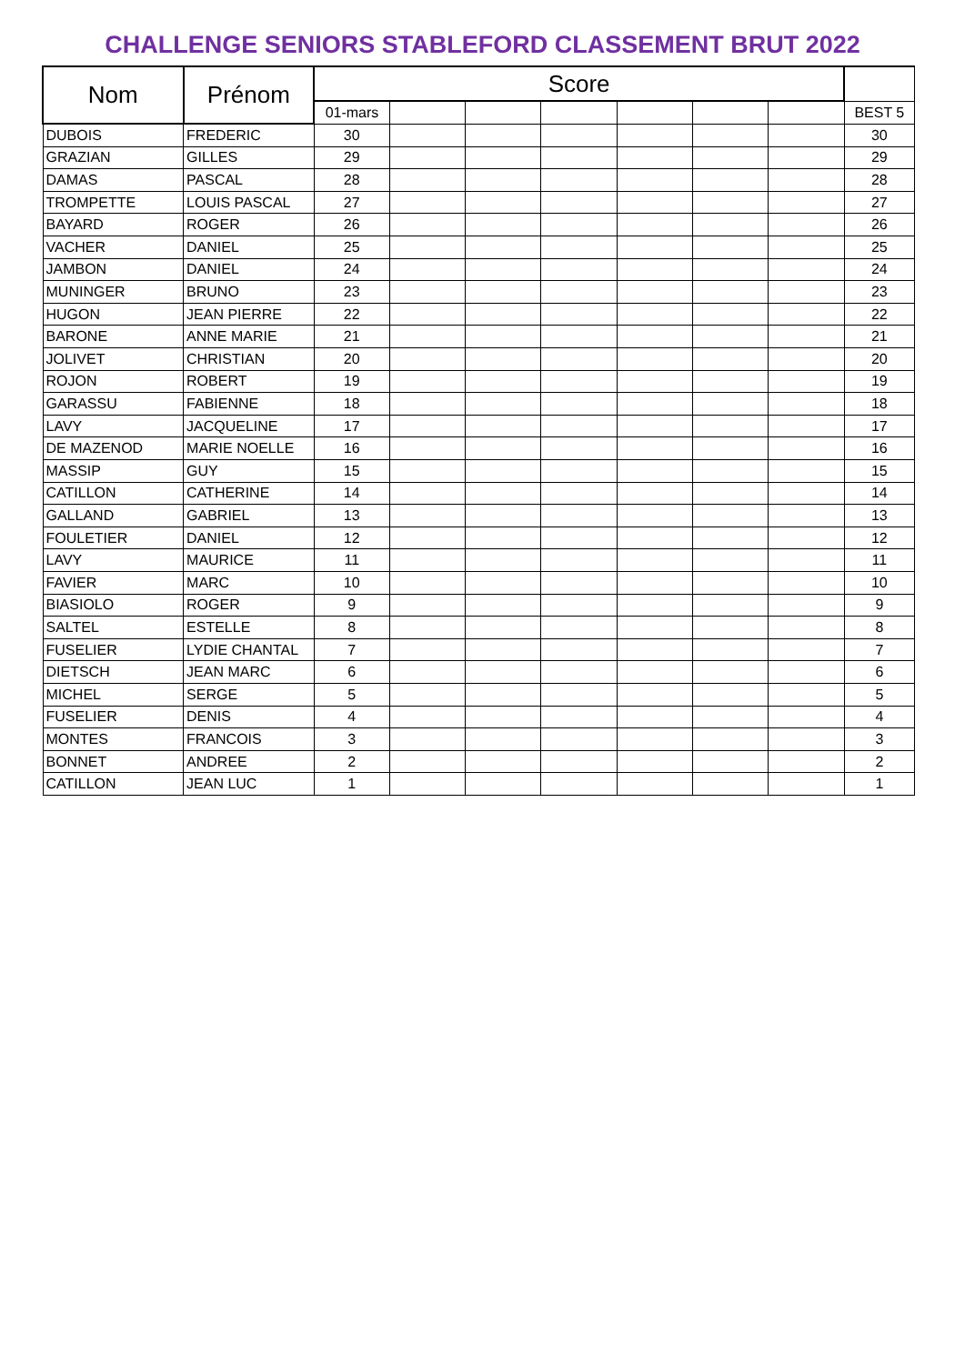CHALLENGE SENIORS STABLEFORD CLASSEMENT BRUT 2022
| Nom | Prénom | Score | | | | | | | |
| | | 01-mars | | | | | | | BEST 5 |
| DUBOIS | FREDERIC | 30 | | | | | | | 30 |
| GRAZIAN | GILLES | 29 | | | | | | | 29 |
| DAMAS | PASCAL | 28 | | | | | | | 28 |
| TROMPETTE | LOUIS PASCAL | 27 | | | | | | | 27 |
| BAYARD | ROGER | 26 | | | | | | | 26 |
| VACHER | DANIEL | 25 | | | | | | | 25 |
| JAMBON | DANIEL | 24 | | | | | | | 24 |
| MUNINGER | BRUNO | 23 | | | | | | | 23 |
| HUGON | JEAN PIERRE | 22 | | | | | | | 22 |
| BARONE | ANNE MARIE | 21 | | | | | | | 21 |
| JOLIVET | CHRISTIAN | 20 | | | | | | | 20 |
| ROJON | ROBERT | 19 | | | | | | | 19 |
| GARASSU | FABIENNE | 18 | | | | | | | 18 |
| LAVY | JACQUELINE | 17 | | | | | | | 17 |
| DE MAZENOD | MARIE NOELLE | 16 | | | | | | | 16 |
| MASSIP | GUY | 15 | | | | | | | 15 |
| CATILLON | CATHERINE | 14 | | | | | | | 14 |
| GALLAND | GABRIEL | 13 | | | | | | | 13 |
| FOULETIER | DANIEL | 12 | | | | | | | 12 |
| LAVY | MAURICE | 11 | | | | | | | 11 |
| FAVIER | MARC | 10 | | | | | | | 10 |
| BIASIOLO | ROGER | 9 | | | | | | | 9 |
| SALTEL | ESTELLE | 8 | | | | | | | 8 |
| FUSELIER | LYDIE CHANTAL | 7 | | | | | | | 7 |
| DIETSCH | JEAN MARC | 6 | | | | | | | 6 |
| MICHEL | SERGE | 5 | | | | | | | 5 |
| FUSELIER | DENIS | 4 | | | | | | | 4 |
| MONTES | FRANCOIS | 3 | | | | | | | 3 |
| BONNET | ANDREE | 2 | | | | | | | 2 |
| CATILLON | JEAN LUC | 1 | | | | | | | 1 |